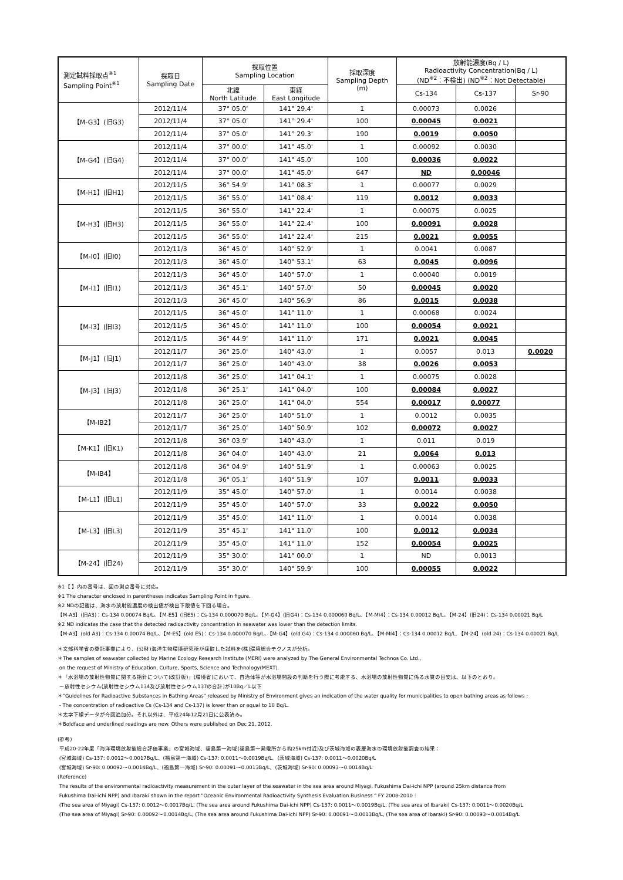| 測定試料採取点<sup>※1</sup> Sampling Point<sup>※1</sup> | 採取日 Sampling Date | 採取位置 Sampling Location | | 採取深度 Sampling Depth (m) | 放射能濃度(Bq / L) Radioactivity Concentration(Bq / L) (ND<sup>※2</sup>：不検出) (ND<sup>※2</sup>：Not Detectable) | | |
| --- | --- | --- | --- | --- | --- | --- | --- |
| | | 北緯 North Latitude | 東経 East Longitude | | Cs-134 | Cs-137 | Sr-90 |
| 【M-G3】(旧G3) | 2012/11/4 | 37° 05.0' | 141° 29.4' | 1 | 0.00073 | 0.0026 | |
| | 2012/11/4 | 37° 05.0' | 141° 29.4' | 100 | 0.00045 | 0.0021 | |
| | 2012/11/4 | 37° 05.0' | 141° 29.3' | 190 | 0.0019 | 0.0050 | |
| 【M-G4】(旧G4) | 2012/11/4 | 37° 00.0' | 141° 45.0' | 1 | 0.00092 | 0.0030 | |
| | 2012/11/4 | 37° 00.0' | 141° 45.0' | 100 | 0.00036 | 0.0022 | |
| | 2012/11/4 | 37° 00.0' | 141° 45.0' | 647 | ND | 0.00046 | |
| 【M-H1】(旧H1) | 2012/11/5 | 36° 54.9' | 141° 08.3' | 1 | 0.00077 | 0.0029 | |
| | 2012/11/5 | 36° 55.0' | 141° 08.4' | 119 | 0.0012 | 0.0033 | |
| 【M-H3】(旧H3) | 2012/11/5 | 36° 55.0' | 141° 22.4' | 1 | 0.00075 | 0.0025 | |
| | 2012/11/5 | 36° 55.0' | 141° 22.4' | 100 | 0.00091 | 0.0028 | |
| | 2012/11/5 | 36° 55.0' | 141° 22.4' | 215 | 0.0021 | 0.0055 | |
| 【M-I0】(旧I0) | 2012/11/3 | 36° 45.0' | 140° 52.9' | 1 | 0.0041 | 0.0087 | |
| | 2012/11/3 | 36° 45.0' | 140° 53.1' | 63 | 0.0045 | 0.0096 | |
| 【M-I1】(旧I1) | 2012/11/3 | 36° 45.0' | 140° 57.0' | 1 | 0.00040 | 0.0019 | |
| | 2012/11/3 | 36° 45.1' | 140° 57.0' | 50 | 0.00045 | 0.0020 | |
| | 2012/11/3 | 36° 45.0' | 140° 56.9' | 86 | 0.0015 | 0.0038 | |
| 【M-I3】(旧I3) | 2012/11/5 | 36° 45.0' | 141° 11.0' | 1 | 0.00068 | 0.0024 | |
| | 2012/11/5 | 36° 45.0' | 141° 11.0' | 100 | 0.00054 | 0.0021 | |
| | 2012/11/5 | 36° 44.9' | 141° 11.0' | 171 | 0.0021 | 0.0045 | |
| 【M-J1】(旧J1) | 2012/11/7 | 36° 25.0' | 140° 43.0' | 1 | 0.0057 | 0.013 | 0.0020 |
| | 2012/11/7 | 36° 25.0' | 140° 43.0' | 38 | 0.0026 | 0.0053 | |
| 【M-J3】(旧J3) | 2012/11/8 | 36° 25.0' | 141° 04.1' | 1 | 0.00075 | 0.0028 | |
| | 2012/11/8 | 36° 25.1' | 141° 04.0' | 100 | 0.00084 | 0.0027 | |
| | 2012/11/8 | 36° 25.0' | 141° 04.0' | 554 | 0.00017 | 0.00077 | |
| 【M-IB2】 | 2012/11/7 | 36° 25.0' | 140° 51.0' | 1 | 0.0012 | 0.0035 | |
| | 2012/11/7 | 36° 25.0' | 140° 50.9' | 102 | 0.00072 | 0.0027 | |
| 【M-K1】(旧K1) | 2012/11/8 | 36° 03.9' | 140° 43.0' | 1 | 0.011 | 0.019 | |
| | 2012/11/8 | 36° 04.0' | 140° 43.0' | 21 | 0.0064 | 0.013 | |
| 【M-IB4】 | 2012/11/8 | 36° 04.9' | 140° 51.9' | 1 | 0.00063 | 0.0025 | |
| | 2012/11/8 | 36° 05.1' | 140° 51.9' | 107 | 0.0011 | 0.0033 | |
| 【M-L1】(旧L1) | 2012/11/9 | 35° 45.0' | 140° 57.0' | 1 | 0.0014 | 0.0038 | |
| | 2012/11/9 | 35° 45.0' | 140° 57.0' | 33 | 0.0022 | 0.0050 | |
| 【M-L3】(旧L3) | 2012/11/9 | 35° 45.0' | 141° 11.0' | 1 | 0.0014 | 0.0038 | |
| | 2012/11/9 | 35° 45.1' | 141° 11.0' | 100 | 0.0012 | 0.0034 | |
| | 2012/11/9 | 35° 45.0' | 141° 11.0' | 152 | 0.00054 | 0.0025 | |
| 【M-24】(旧24) | 2012/11/9 | 35° 30.0' | 141° 00.0' | 1 | ND | 0.0013 | |
| | 2012/11/9 | 35° 30.0' | 140° 59.9' | 100 | 0.00055 | 0.0022 | |
※1【 】内の番号は、図の測点番号に対応。
※1 The character enclosed in parentheses indicates Sampling Point in figure.
※2 NDの記載は、海水の放射能濃度の検出値が検出下限値を下回る場合。
【M-A3】(旧A3)：Cs-134 0.00074 Bq/L、【M-E5】(旧E5)：Cs-134 0.000070 Bq/L、【M-G4】(旧G4)：Cs-134 0.000060 Bq/L、【M-MI4】：Cs-134 0.00012 Bq/L、【M-24】(旧24)：Cs-134 0.00021 Bq/L
※2 ND indicates the case that the detected radioactivity concentration in seawater was lower than the detection limits.
【M-A3】(old A3)：Cs-134 0.00074 Bq/L、【M-E5】(old E5)：Cs-134 0.000070 Bq/L、【M-G4】(old G4)：Cs-134 0.000060 Bq/L、【M-MI4】：Cs-134 0.00012 Bq/L, 【M-24】(old 24)：Cs-134 0.00021 Bq/L
＊文部科学省の委託事業により、(公財)海洋生物環境研究所が採取した試料を(株)環境総合テクノスが分析。
＊The samples of seawater collected by Marine Ecology Research Institute (MERI) were analyzed by The General Environmental Technos Co. Ltd.,
on the request of Ministry of Education, Culture, Sports, Science and Technology(MEXT).
＊「水浴場の放射性物質に関する指針について(改訂版)」(環境省)において、自治体等が水浴場開設の判断を行う際に考慮する、水浴場の放射性物質に係る水質の目安は、以下のとおり。
－放射性セシウム(放射性セシウム134及び放射性セシウム137の合計)が10Bq／L以下
＊"Guidelines for Radioactive Substances in Bathing Areas" released by Ministry of Environment gives an indication of the water quality for municipalities to open bathing areas as follows :
- The concentration of radioactive Cs (Cs-134 and Cs-137) is lower than or equal to 10 Bq/L.
＊太字下線データが今回追加分。それ以外は、平成24年12月21日に公表済み。
＊Boldface and underlined readings are new. Others were published on Dec 21, 2012.
(参考)
平成20-22年度「海洋環境放射能総合評価事業」の宮城海域、福島第一海域(福島第一発電所から約25km付近)及び茨城海域の表層海水の環境放射能調査の結果：
(宮城海域) Cs-137: 0.0012～0.0017Bq/L、(福島第一海域) Cs-137: 0.0011～0.0019Bq/L、(茨城海域) Cs-137: 0.0011～0.0020Bq/L
(宮城海域) Sr-90: 0.00092～0.0014Bq/L、(福島第一海域) Sr-90: 0.00091～0.0013Bq/L、(茨城海域) Sr-90: 0.00093～0.0014Bq/L
(Reference)
The results of the environmental radioactivity measurement in the outer layer of the seawater in the sea area around Miyagi, Fukushima Dai-ichi NPP (around 25km distance from
Fukushima Dai-ichi NPP) and Ibaraki shown in the report "Oceanic Environmental Radioactivity Synthesis Evaluation Business " FY 2008-2010 :
(The sea area of Miyagi) Cs-137: 0.0012～0.0017Bq/L, (The sea area around Fukushima Dai-ichi NPP) Cs-137: 0.0011～0.0019Bq/L, (The sea area of Ibaraki) Cs-137: 0.0011～0.0020Bq/L
(The sea area of Miyagi) Sr-90: 0.00092～0.0014Bq/L, (The sea area around Fukushima Dai-ichi NPP) Sr-90: 0.00091～0.0013Bq/L, (The sea area of Ibaraki) Sr-90: 0.00093～0.0014Bq/L